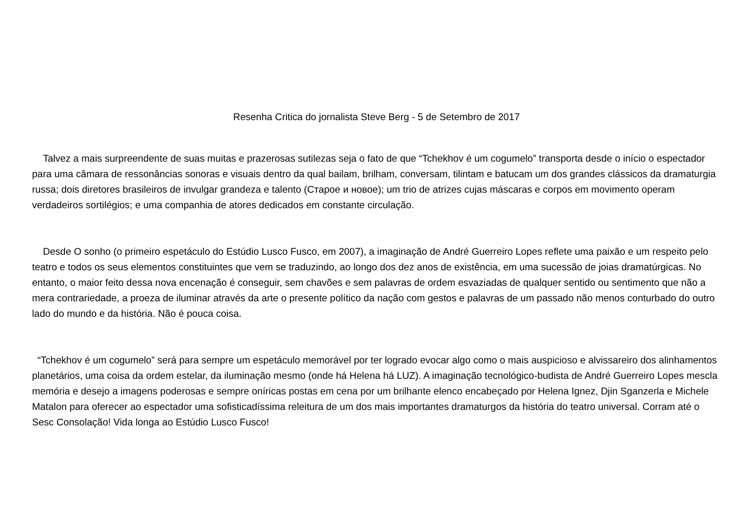Resenha Critica do jornalista Steve Berg - 5 de Setembro de 2017
Talvez a mais surpreendente de suas muitas e prazerosas sutilezas seja o fato de que “Tchekhov é um cogumelo” transporta desde o início o espectador para uma câmara de ressonâncias sonoras e visuais dentro da qual bailam, brilham, conversam, tilintam e batucam um dos grandes clássicos da dramaturgia russa; dois diretores brasileiros de invulgar grandeza e talento (Старое и новое); um trio de atrizes cujas máscaras e corpos em movimento operam verdadeiros sortilégios; e uma companhia de atores dedicados em constante circulação.
Desde O sonho (o primeiro espetáculo do Estúdio Lusco Fusco, em 2007), a imaginação de André Guerreiro Lopes reflete uma paixão e um respeito pelo teatro e todos os seus elementos constituintes que vem se traduzindo, ao longo dos dez anos de existência, em uma sucessão de joias dramatúrgicas. No entanto, o maior feito dessa nova encenação é conseguir, sem chavões e sem palavras de ordem esvaziadas de qualquer sentido ou sentimento que não a mera contrariedade, a proeza de iluminar através da arte o presente político da nação com gestos e palavras de um passado não menos conturbado do outro lado do mundo e da história. Não é pouca coisa.
“Tchekhov é um cogumelo” será para sempre um espetáculo memorável por ter logrado evocar algo como o mais auspicioso e alvissareiro dos alinhamentos planetários, uma coisa da ordem estelar, da iluminação mesmo (onde há Helena há LUZ). A imaginação tecnológico-budista de André Guerreiro Lopes mescla memória e desejo a imagens poderosas e sempre oníricas postas em cena por um brilhante elenco encabeçado por Helena Ignez, Djin Sganzerla e Michele Matalon para oferecer ao espectador uma sofisticadíssima releitura de um dos mais importantes dramaturgos da história do teatro universal. Corram até o Sesc Consolação! Vida longa ao Estúdio Lusco Fusco!